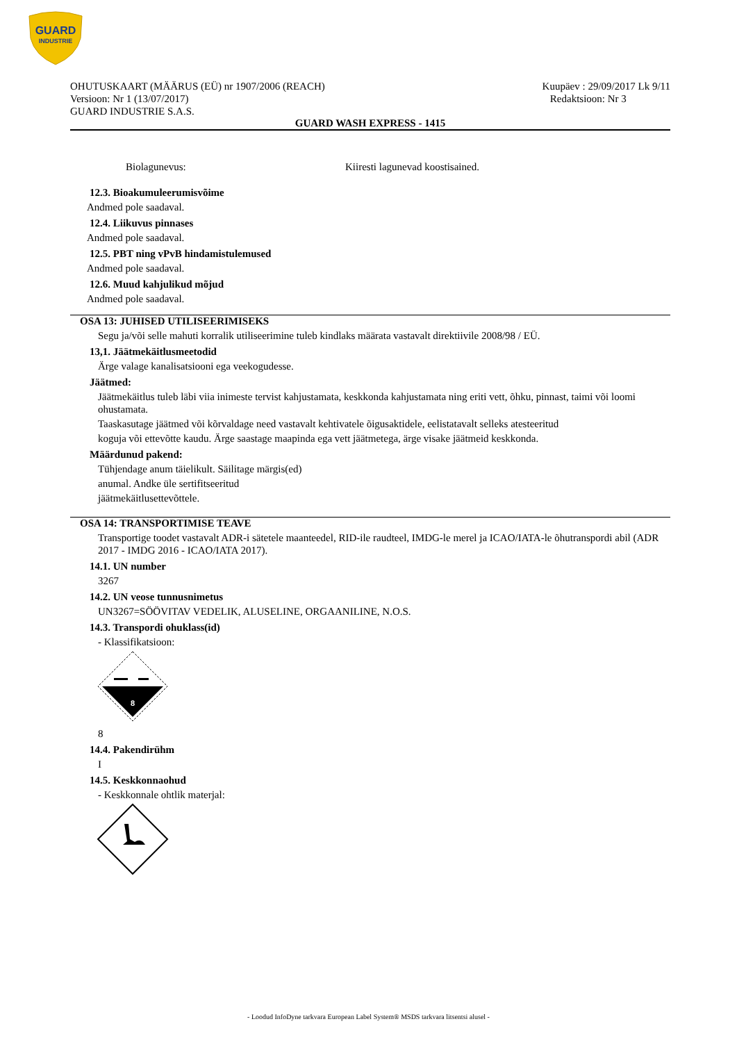GUARD
INDUSTRIE
OHUTUSKAART (MÄÄRUS (EÜ) nr 1907/2006 (REACH)
Versioon: Nr 1 (13/07/2017)
GUARD INDUSTRIE S.A.S.
Kuupäev : 29/09/2017 Lk 9/11
Redaktsioon: Nr 3
GUARD WASH EXPRESS - 1415
Biolagunevus: Kiiresti lagunevad koostisained.
12.3. Bioakumuleerumisvõime
Andmed pole saadaval.
12.4. Liikuvus pinnases
Andmed pole saadaval.
12.5. PBT ning vPvB hindamistulemused
Andmed pole saadaval.
12.6. Muud kahjulikud mõjud
Andmed pole saadaval.
OSA 13: JUHISED UTILISEERIMISEKS
Segu ja/või selle mahuti korralik utiliseerimine tuleb kindlaks määrata vastavalt direktiivile 2008/98 / EÜ.
13,1. Jäätmekäitlusmeetodid
Ärge valage kanalisatsiooni ega veekogudesse.
Jäätmed:
Jäätmekäitlus tuleb läbi viia inimeste tervist kahjustamata, keskkonda kahjustamata ning eriti vett, õhku, pinnast, taimi või loomi ohustamata.
Taaskasutage jäätmed või kõrvaldage need vastavalt kehtivatele õigusaktidele, eelistatavalt selleks atesteeritud
koguja või ettevõtte kaudu. Ärge saastage maapinda ega vett jäätmetega, ärge visake jäätmeid keskkonda.
Määrdunud pakend:
Tühjendage anum täielikult. Säilitage märgis(ed)
anumal. Andke üle sertifitseeritud
jäätmekäitlusettevõttele.
OSA 14: TRANSPORTIMISE TEAVE
Transportige toodet vastavalt ADR-i sätetele maanteedel, RID-ile raudteel, IMDG-le merel ja ICAO/IATA-le õhutranspordi abil (ADR 2017 - IMDG 2016 - ICAO/IATA 2017).
14.1. UN number
3267
14.2. UN veose tunnusnimetus
UN3267=SÖÖVITAV VEDELIK, ALUSELINE, ORGAANILINE, N.O.S.
14.3. Transpordi ohuklass(id)
- Klassifikatsioon:
8
8
14.4. Pakendirühm
I
14.5. Keskkonnaohud
- Keskkonnale ohtlik materjal:
- Loodud InfoDyne tarkvara European Label System® MSDS tarkvara litsentsi alusel -